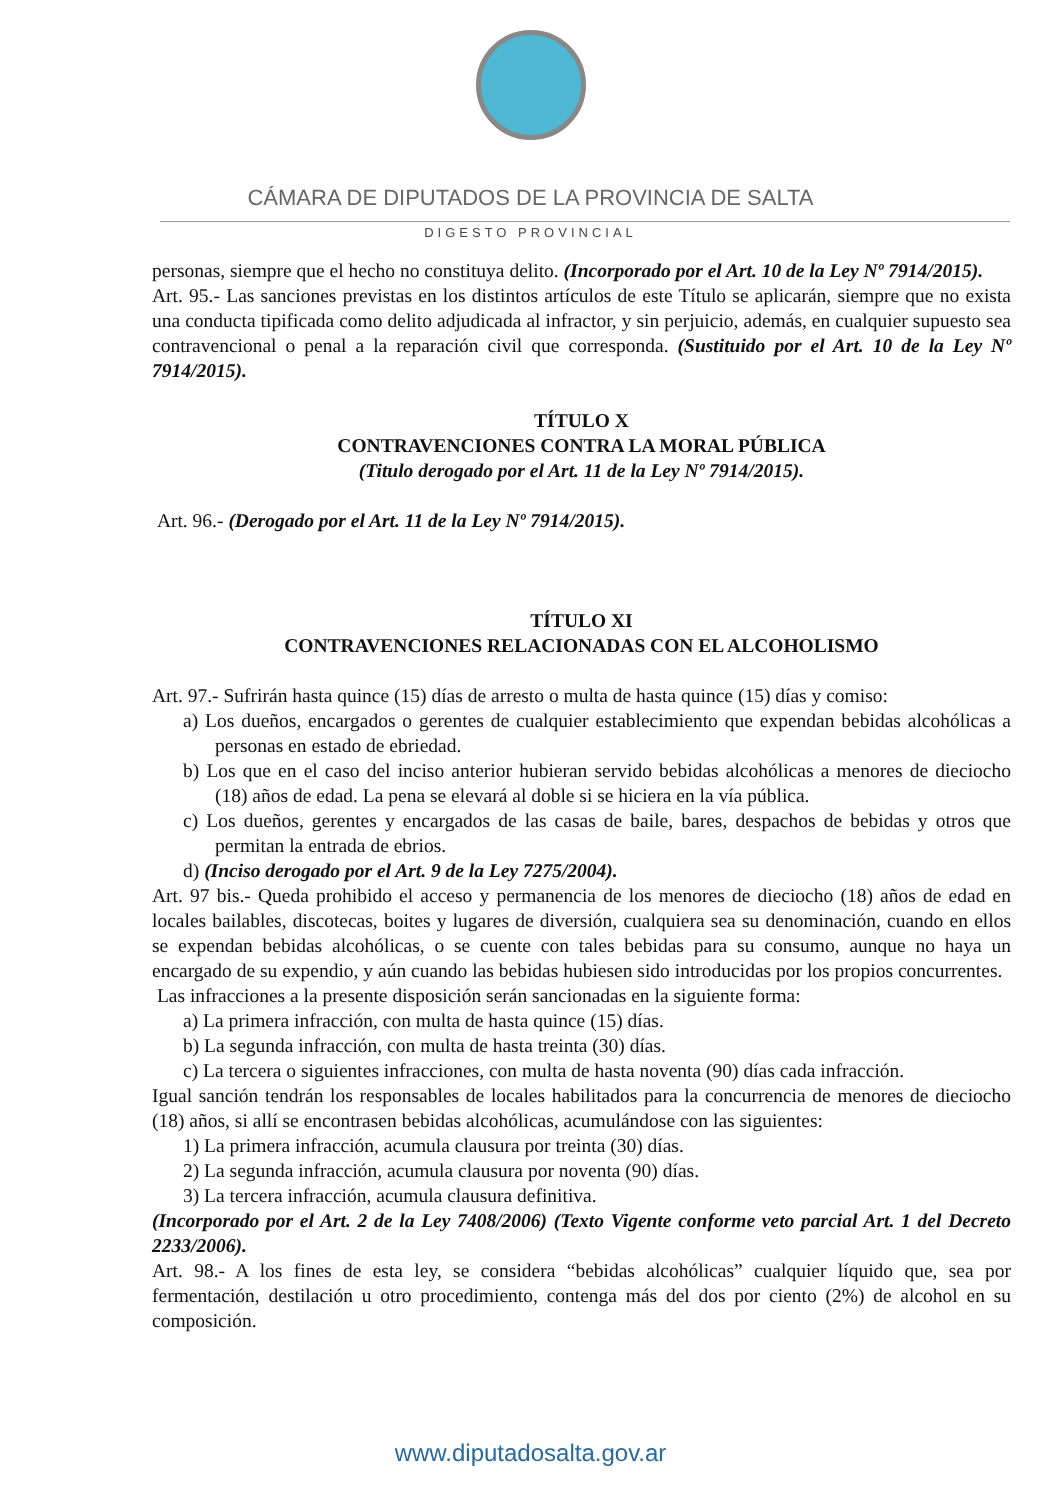CÁMARA DE DIPUTADOS DE LA PROVINCIA DE SALTA
DIGESTO PROVINCIAL
personas, siempre que el hecho no constituya delito. (Incorporado por el Art. 10 de la Ley Nº 7914/2015).
Art. 95.- Las sanciones previstas en los distintos artículos de este Título se aplicarán, siempre que no exista una conducta tipificada como delito adjudicada al infractor, y sin perjuicio, además, en cualquier supuesto sea contravencional o penal a la reparación civil que corresponda. (Sustituido por el Art. 10 de la Ley Nº 7914/2015).
TÍTULO X
CONTRAVENCIONES CONTRA LA MORAL PÚBLICA
(Titulo derogado por el Art. 11 de la Ley Nº 7914/2015).
Art. 96.- (Derogado por el Art. 11 de la Ley Nº 7914/2015).
TÍTULO XI
CONTRAVENCIONES RELACIONADAS CON EL ALCOHOLISMO
Art. 97.- Sufrirán hasta quince (15) días de arresto o multa de hasta quince (15) días y comiso:
a) Los dueños, encargados o gerentes de cualquier establecimiento que expendan bebidas alcohólicas a personas en estado de ebriedad.
b) Los que en el caso del inciso anterior hubieran servido bebidas alcohólicas a menores de dieciocho (18) años de edad. La pena se elevará al doble si se hiciera en la vía pública.
c) Los dueños, gerentes y encargados de las casas de baile, bares, despachos de bebidas y otros que permitan la entrada de ebrios.
d) (Inciso derogado por el Art. 9 de la Ley 7275/2004).
Art. 97 bis.- Queda prohibido el acceso y permanencia de los menores de dieciocho (18) años de edad en locales bailables, discotecas, boites y lugares de diversión, cualquiera sea su denominación, cuando en ellos se expendan bebidas alcohólicas, o se cuente con tales bebidas para su consumo, aunque no haya un encargado de su expendio, y aún cuando las bebidas hubiesen sido introducidas por los propios concurrentes.
Las infracciones a la presente disposición serán sancionadas en la siguiente forma:
a) La primera infracción, con multa de hasta quince (15) días.
b) La segunda infracción, con multa de hasta treinta (30) días.
c) La tercera o siguientes infracciones, con multa de hasta noventa (90) días cada infracción.
Igual sanción tendrán los responsables de locales habilitados para la concurrencia de menores de dieciocho (18) años, si allí se encontrasen bebidas alcohólicas, acumulándose con las siguientes:
1) La primera infracción, acumula clausura por treinta (30) días.
2) La segunda infracción, acumula clausura por noventa (90) días.
3) La tercera infracción, acumula clausura definitiva.
(Incorporado por el Art. 2 de la Ley 7408/2006) (Texto Vigente conforme veto parcial Art. 1 del Decreto 2233/2006).
Art. 98.- A los fines de esta ley, se considera “bebidas alcohólicas” cualquier líquido que, sea por fermentación, destilación u otro procedimiento, contenga más del dos por ciento (2%) de alcohol en su composición.
www.diputadosalta.gov.ar